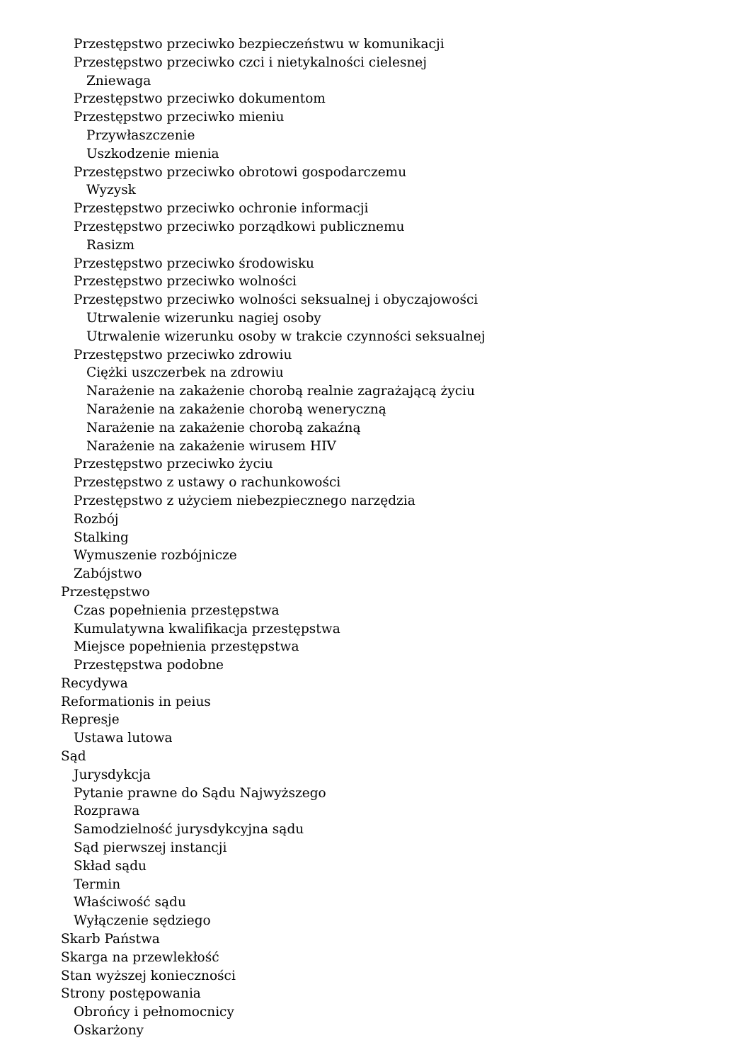Przestępstwo przeciwko bezpieczeństwu w komunikacji
Przestępstwo przeciwko czci i nietykalności cielesnej
Zniewaga
Przestępstwo przeciwko dokumentom
Przestępstwo przeciwko mieniu
Przywłaszczenie
Uszkodzenie mienia
Przestępstwo przeciwko obrotowi gospodarczemu
Wyzysk
Przestępstwo przeciwko ochronie informacji
Przestępstwo przeciwko porządkowi publicznemu
Rasizm
Przestępstwo przeciwko środowisku
Przestępstwo przeciwko wolności
Przestępstwo przeciwko wolności seksualnej i obyczajowości
Utrwalenie wizerunku nagiej osoby
Utrwalenie wizerunku osoby w trakcie czynności seksualnej
Przestępstwo przeciwko zdrowiu
Ciężki uszczerbek na zdrowiu
Narażenie na zakażenie chorobą realnie zagrażającą życiu
Narażenie na zakażenie chorobą weneryczną
Narażenie na zakażenie chorobą zakaźną
Narażenie na zakażenie wirusem HIV
Przestępstwo przeciwko życiu
Przestępstwo z ustawy o rachunkowości
Przestępstwo z użyciem niebezpiecznego narzędzia
Rozbój
Stalking
Wymuszenie rozbójnicze
Zabójstwo
Przestępstwo
Czas popełnienia przestępstwa
Kumulatywna kwalifikacja przestępstwa
Miejsce popełnienia przestępstwa
Przestępstwa podobne
Recydywa
Reformationis in peius
Represje
Ustawa lutowa
Sąd
Jurysdykcja
Pytanie prawne do Sądu Najwyższego
Rozprawa
Samodzielność jurysdykcyjna sądu
Sąd pierwszej instancji
Skład sądu
Termin
Właściwość sądu
Wyłączenie sędziego
Skarb Państwa
Skarga na przewlekłość
Stan wyższej konieczności
Strony postępowania
Obrońcy i pełnomocnicy
Oskarżony